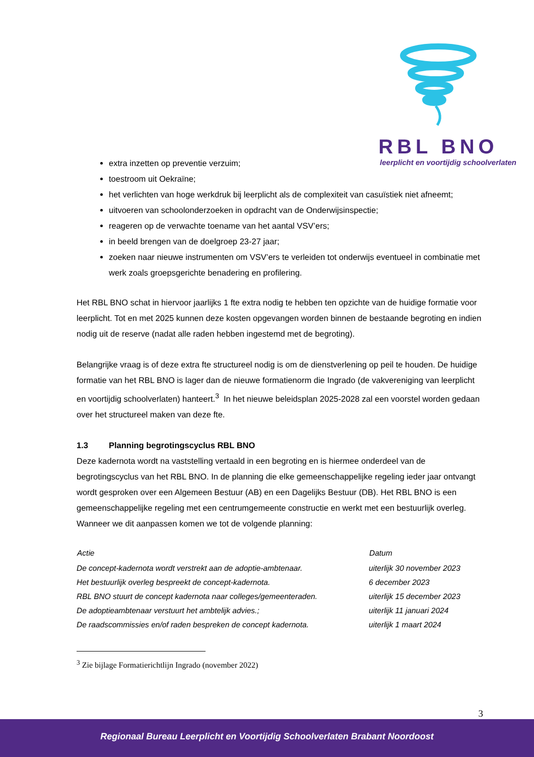RBL BNO
leerplicht en voortijdig schoolverlaten
extra inzetten op preventie verzuim;
toestroom uit Oekraïne;
het verlichten van hoge werkdruk bij leerplicht als de complexiteit van casuïstiek niet afneemt;
uitvoeren van schoolonderzoeken in opdracht van de Onderwijsinspectie;
reageren op de verwachte toename van het aantal VSV’ers;
in beeld brengen van de doelgroep 23-27 jaar;
zoeken naar nieuwe instrumenten om VSV’ers te verleiden tot onderwijs eventueel in combinatie met werk zoals groepsgerichte benadering en profilering.
Het RBL BNO schat in hiervoor jaarlijks 1 fte extra nodig te hebben ten opzichte van de huidige formatie voor leerplicht. Tot en met 2025 kunnen deze kosten opgevangen worden binnen de bestaande begroting en indien nodig uit de reserve (nadat alle raden hebben ingestemd met de begroting).
Belangrijke vraag is of deze extra fte structureel nodig is om de dienstverlening op peil te houden. De huidige formatie van het RBL BNO is lager dan de nieuwe formatienorm die Ingrado (de vakvereniging van leerplicht en voortijdig schoolverlaten) hanteert.<sup>3</sup> In het nieuwe beleidsplan 2025-2028 zal een voorstel worden gedaan over het structureel maken van deze fte.
1.3 Planning begrotingscyclus RBL BNO
Deze kadernota wordt na vaststelling vertaald in een begroting en is hiermee onderdeel van de begrotingscyclus van het RBL BNO. In de planning die elke gemeenschappelijke regeling ieder jaar ontvangt wordt gesproken over een Algemeen Bestuur (AB) en een Dagelijks Bestuur (DB). Het RBL BNO is een gemeenschappelijke regeling met een centrumgemeente constructie en werkt met een bestuurlijk overleg. Wanneer we dit aanpassen komen we tot de volgende planning:
| Actie | Datum |
| --- | --- |
| De concept-kadernota wordt verstrekt aan de adoptie-ambtenaar. | uiterlijk 30 november 2023 |
| Het bestuurlijk overleg bespreekt de concept-kadernota. | 6 december 2023 |
| RBL BNO stuurt de concept kadernota naar colleges/gemeenteraden. | uiterlijk 15 december 2023 |
| De adoptieambtenaar verstuurt het ambtelijk advies.; | uiterlijk 11 januari 2024 |
| De raadscommissies en/of raden bespreken de concept kadernota. | uiterlijk 1 maart 2024 |
<sup>3</sup> Zie bijlage Formatierichtlijn Ingrado (november 2022)
3
Regionaal Bureau Leerplicht en Voortijdig Schoolverlaten Brabant Noordoost